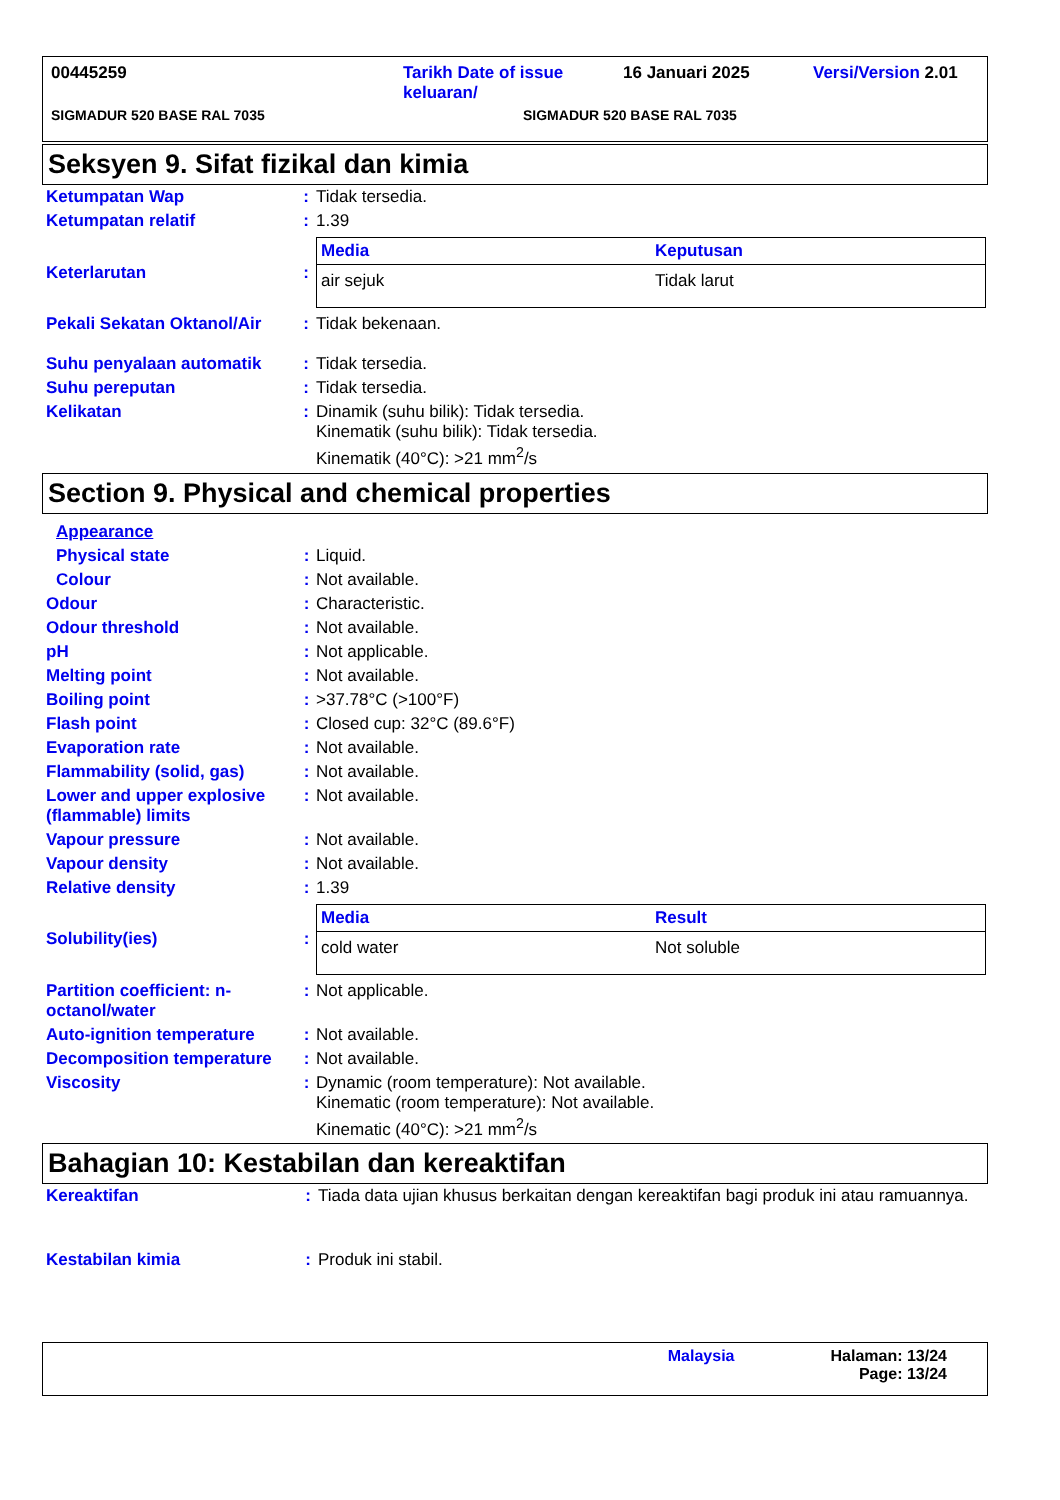00445259 Tarikh Date of issue
keluaran/
16 Januari 2025 Versi/Version 2.01
SIGMADUR 520 BASE RAL 7035 SIGMADUR 520 BASE RAL 7035
Seksyen 9. Sifat fizikal dan kimia
| Ketumpatan Wap | : | Tidak tersedia. |
| Ketumpatan relatif | : | 1.39 |
| Keterlarutan | : | / Media / Keputusan / / --- / --- / / air sejuk / Tidak larut / |
| Pekali Sekatan Oktanol/Air | : | Tidak bekenaan. |
| Suhu penyalaan automatik | : | Tidak tersedia. |
| Suhu pereputan | : | Tidak tersedia. |
| Kelikatan | : | Dinamik (suhu bilik): Tidak tersedia. Kinematik (suhu bilik): Tidak tersedia. Kinematik (40°C): >21 mm<sup>2</sup>/s |
Section 9. Physical and chemical properties
| Appearance | | |
| Physical state | : | Liquid. |
| Colour | : | Not available. |
| Odour | : | Characteristic. |
| Odour threshold | : | Not available. |
| pH | : | Not applicable. |
| Melting point | : | Not available. |
| Boiling point | : | >37.78°C (>100°F) |
| Flash point | : | Closed cup: 32°C (89.6°F) |
| Evaporation rate | : | Not available. |
| Flammability (solid, gas) | : | Not available. |
| Lower and upper explosive (flammable) limits | : | Not available. |
| Vapour pressure | : | Not available. |
| Vapour density | : | Not available. |
| Relative density | : | 1.39 |
| Solubility(ies) | : | / Media / Result / / --- / --- / / cold water / Not soluble / |
| Partition coefficient: n-octanol/water | : | Not applicable. |
| Auto-ignition temperature | : | Not available. |
| Decomposition temperature | : | Not available. |
| Viscosity | : | Dynamic (room temperature): Not available. Kinematic (room temperature): Not available. Kinematic (40°C): >21 mm<sup>2</sup>/s |
Bahagian 10: Kestabilan dan kereaktifan
| Kereaktifan | : | Tiada data ujian khusus berkaitan dengan kereaktifan bagi produk ini atau ramuannya. |
| Kestabilan kimia | : | Produk ini stabil. |
Malaysia Halaman: 13/24
Page: 13/24